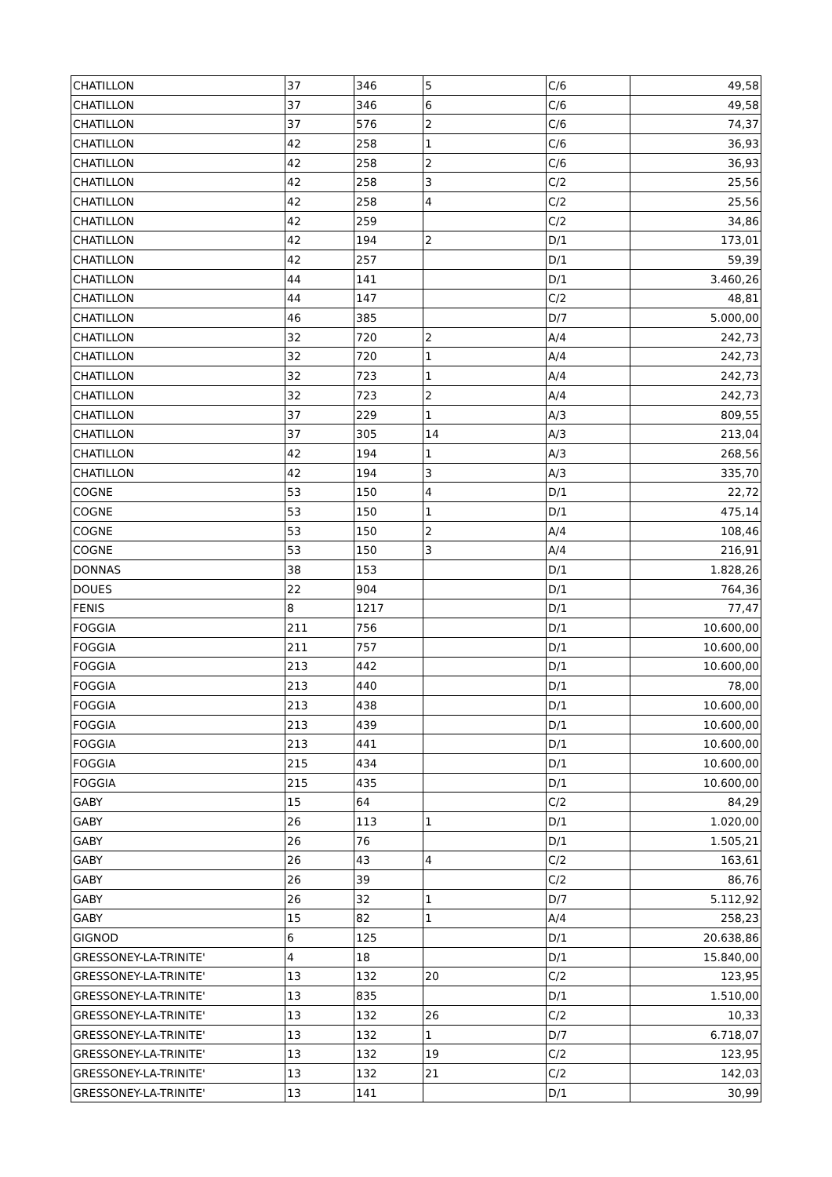| CHATILLON | 37 | 346 | 5 | C/6 | 49,58 |
| CHATILLON | 37 | 346 | 6 | C/6 | 49,58 |
| CHATILLON | 37 | 576 | 2 | C/6 | 74,37 |
| CHATILLON | 42 | 258 | 1 | C/6 | 36,93 |
| CHATILLON | 42 | 258 | 2 | C/6 | 36,93 |
| CHATILLON | 42 | 258 | 3 | C/2 | 25,56 |
| CHATILLON | 42 | 258 | 4 | C/2 | 25,56 |
| CHATILLON | 42 | 259 | | C/2 | 34,86 |
| CHATILLON | 42 | 194 | 2 | D/1 | 173,01 |
| CHATILLON | 42 | 257 | | D/1 | 59,39 |
| CHATILLON | 44 | 141 | | D/1 | 3.460,26 |
| CHATILLON | 44 | 147 | | C/2 | 48,81 |
| CHATILLON | 46 | 385 | | D/7 | 5.000,00 |
| CHATILLON | 32 | 720 | 2 | A/4 | 242,73 |
| CHATILLON | 32 | 720 | 1 | A/4 | 242,73 |
| CHATILLON | 32 | 723 | 1 | A/4 | 242,73 |
| CHATILLON | 32 | 723 | 2 | A/4 | 242,73 |
| CHATILLON | 37 | 229 | 1 | A/3 | 809,55 |
| CHATILLON | 37 | 305 | 14 | A/3 | 213,04 |
| CHATILLON | 42 | 194 | 1 | A/3 | 268,56 |
| CHATILLON | 42 | 194 | 3 | A/3 | 335,70 |
| COGNE | 53 | 150 | 4 | D/1 | 22,72 |
| COGNE | 53 | 150 | 1 | D/1 | 475,14 |
| COGNE | 53 | 150 | 2 | A/4 | 108,46 |
| COGNE | 53 | 150 | 3 | A/4 | 216,91 |
| DONNAS | 38 | 153 | | D/1 | 1.828,26 |
| DOUES | 22 | 904 | | D/1 | 764,36 |
| FENIS | 8 | 1217 | | D/1 | 77,47 |
| FOGGIA | 211 | 756 | | D/1 | 10.600,00 |
| FOGGIA | 211 | 757 | | D/1 | 10.600,00 |
| FOGGIA | 213 | 442 | | D/1 | 10.600,00 |
| FOGGIA | 213 | 440 | | D/1 | 78,00 |
| FOGGIA | 213 | 438 | | D/1 | 10.600,00 |
| FOGGIA | 213 | 439 | | D/1 | 10.600,00 |
| FOGGIA | 213 | 441 | | D/1 | 10.600,00 |
| FOGGIA | 215 | 434 | | D/1 | 10.600,00 |
| FOGGIA | 215 | 435 | | D/1 | 10.600,00 |
| GABY | 15 | 64 | | C/2 | 84,29 |
| GABY | 26 | 113 | 1 | D/1 | 1.020,00 |
| GABY | 26 | 76 | | D/1 | 1.505,21 |
| GABY | 26 | 43 | 4 | C/2 | 163,61 |
| GABY | 26 | 39 | | C/2 | 86,76 |
| GABY | 26 | 32 | 1 | D/7 | 5.112,92 |
| GABY | 15 | 82 | 1 | A/4 | 258,23 |
| GIGNOD | 6 | 125 | | D/1 | 20.638,86 |
| GRESSONEY-LA-TRINITE' | 4 | 18 | | D/1 | 15.840,00 |
| GRESSONEY-LA-TRINITE' | 13 | 132 | 20 | C/2 | 123,95 |
| GRESSONEY-LA-TRINITE' | 13 | 835 | | D/1 | 1.510,00 |
| GRESSONEY-LA-TRINITE' | 13 | 132 | 26 | C/2 | 10,33 |
| GRESSONEY-LA-TRINITE' | 13 | 132 | 1 | D/7 | 6.718,07 |
| GRESSONEY-LA-TRINITE' | 13 | 132 | 19 | C/2 | 123,95 |
| GRESSONEY-LA-TRINITE' | 13 | 132 | 21 | C/2 | 142,03 |
| GRESSONEY-LA-TRINITE' | 13 | 141 | | D/1 | 30,99 |